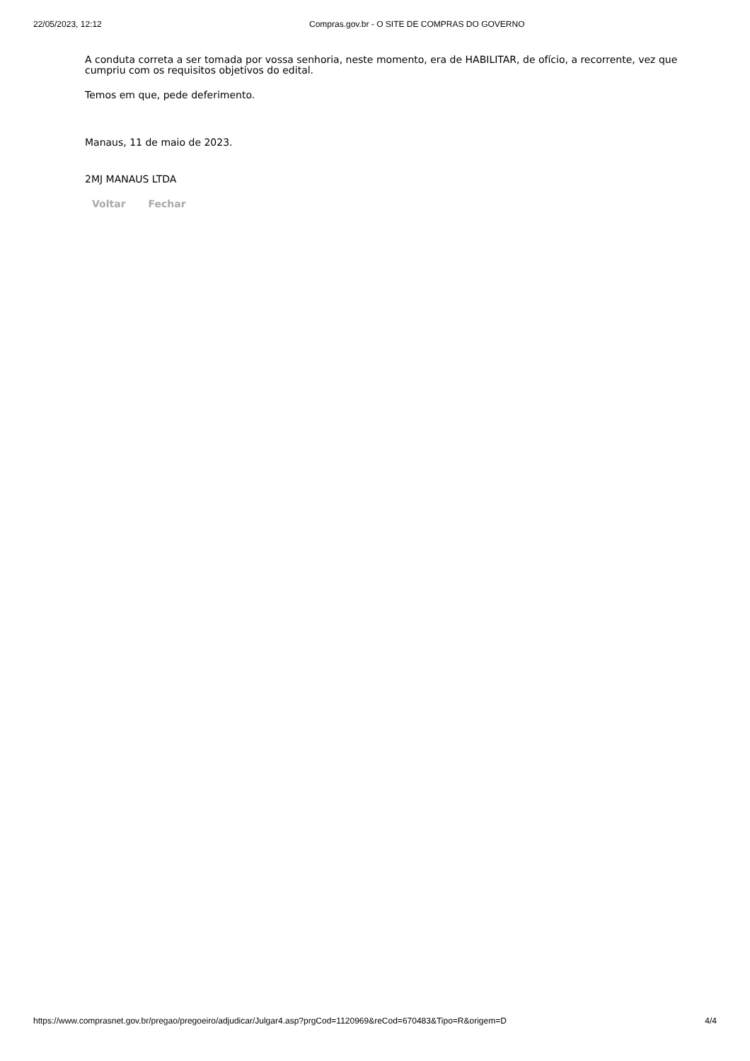22/05/2023, 12:12 Compras.gov.br - O SITE DE COMPRAS DO GOVERNO
A conduta correta a ser tomada por vossa senhoria, neste momento, era de HABILITAR, de ofício, a recorrente, vez que cumpriu com os requisitos objetivos do edital.
Temos em que, pede deferimento.
Manaus, 11 de maio de 2023.
2MJ MANAUS LTDA
Voltar Fechar
https://www.comprasnet.gov.br/pregao/pregoeiro/adjudicar/Julgar4.asp?prgCod=1120969&reCod=670483&Tipo=R&origem=D 4/4